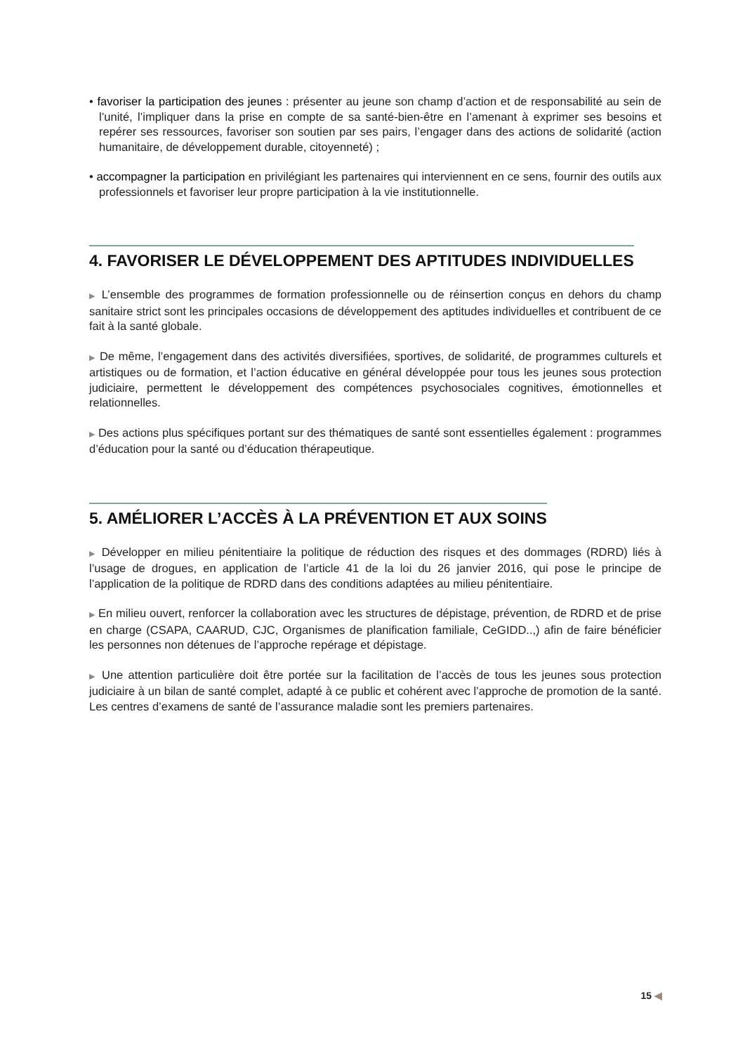• favoriser la participation des jeunes : présenter au jeune son champ d’action et de responsabilité au sein de l’unité, l’impliquer dans la prise en compte de sa santé-bien-être en l’amenant à exprimer ses besoins et repérer ses ressources, favoriser son soutien par ses pairs, l’engager dans des actions de solidarité (action humanitaire, de développement durable, citoyenneté) ;
• accompagner la participation en privilégiant les partenaires qui interviennent en ce sens, fournir des outils aux professionnels et favoriser leur propre participation à la vie institutionnelle.
4. FAVORISER LE DÉVELOPPEMENT DES APTITUDES INDIVIDUELLES
▶ L’ensemble des programmes de formation professionnelle ou de réinsertion conçus en dehors du champ sanitaire strict sont les principales occasions de développement des aptitudes individuelles et contribuent de ce fait à la santé globale.
▶ De même, l’engagement dans des activités diversifiées, sportives, de solidarité, de programmes culturels et artistiques ou de formation, et l’action éducative en général développée pour tous les jeunes sous protection judiciaire, permettent le développement des compétences psychosociales cognitives, émotionnelles et relationnelles.
▶ Des actions plus spécifiques portant sur des thématiques de santé sont essentielles également : programmes d’éducation pour la santé ou d’éducation thérapeutique.
5. AMÉLIORER L’ACCÈS À LA PRÉVENTION ET AUX SOINS
▶ Développer en milieu pénitentiaire la politique de réduction des risques et des dommages (RDRD) liés à l’usage de drogues, en application de l’article 41 de la loi du 26 janvier 2016, qui pose le principe de l’application de la politique de RDRD dans des conditions adaptées au milieu pénitentiaire.
▶ En milieu ouvert, renforcer la collaboration avec les structures de dépistage, prévention, de RDRD et de prise en charge (CSAPA, CAARUD, CJC, Organismes de planification familiale, CeGIDD..,) afin de faire bénéficier les personnes non détenues de l’approche repérage et dépistage.
▶ Une attention particulière doit être portée sur la facilitation de l’accès de tous les jeunes sous protection judiciaire à un bilan de santé complet, adapté à ce public et cohérent avec l’approche de promotion de la santé. Les centres d’examens de santé de l’assurance maladie sont les premiers partenaires.
15 ◀